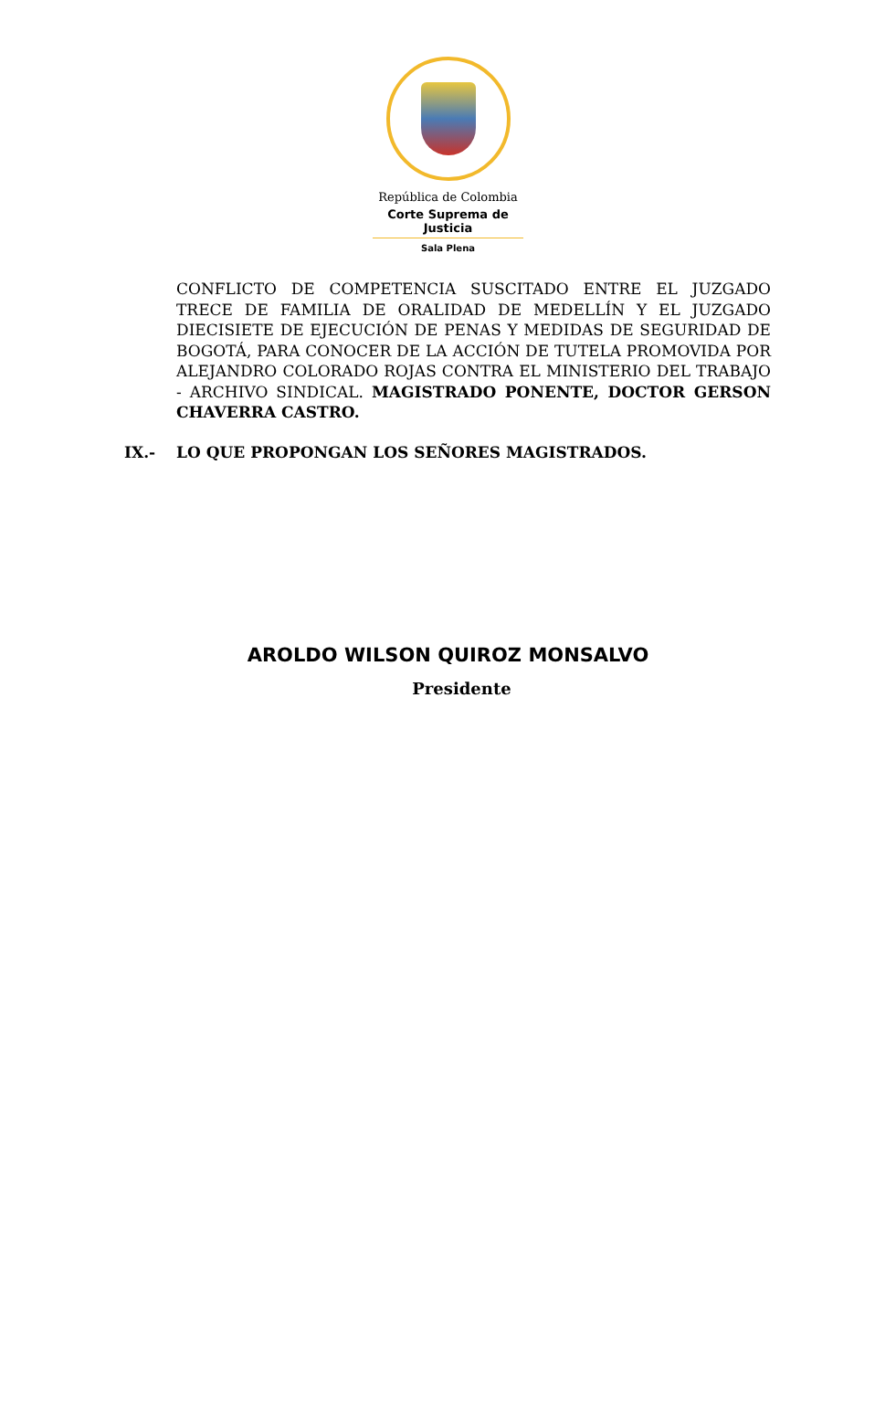República de Colombia
Corte Suprema de Justicia
Sala Plena
CONFLICTO DE COMPETENCIA SUSCITADO ENTRE EL JUZGADO TRECE DE FAMILIA DE ORALIDAD DE MEDELLÍN Y EL JUZGADO DIECISIETE DE EJECUCIÓN DE PENAS Y MEDIDAS DE SEGURIDAD DE BOGOTÁ, PARA CONOCER DE LA ACCIÓN DE TUTELA PROMOVIDA POR ALEJANDRO COLORADO ROJAS CONTRA EL MINISTERIO DEL TRABAJO - ARCHIVO SINDICAL. MAGISTRADO PONENTE, DOCTOR GERSON CHAVERRA CASTRO.
IX.- LO QUE PROPONGAN LOS SEÑORES MAGISTRADOS.
AROLDO WILSON QUIROZ MONSALVO
Presidente